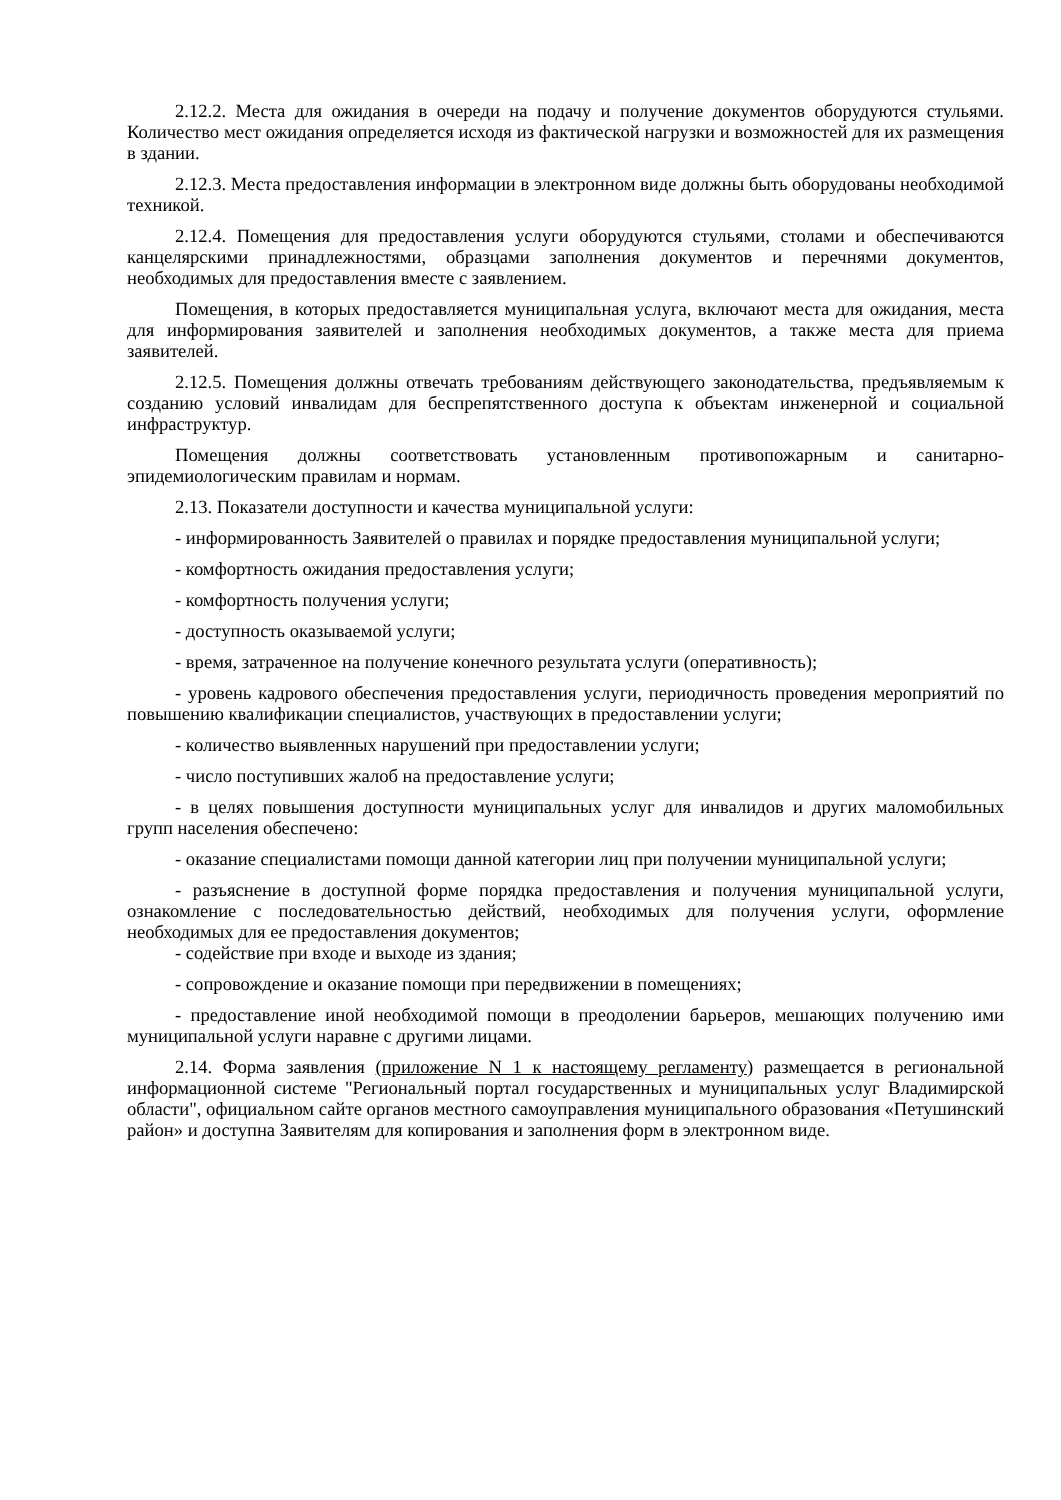2.12.2. Места для ожидания в очереди на подачу и получение документов оборудуются стульями. Количество мест ожидания определяется исходя из фактической нагрузки и возможностей для их размещения в здании.
2.12.3. Места предоставления информации в электронном виде должны быть оборудованы необходимой техникой.
2.12.4. Помещения для предоставления услуги оборудуются стульями, столами и обеспечиваются канцелярскими принадлежностями, образцами заполнения документов и перечнями документов, необходимых для предоставления вместе с заявлением.
Помещения, в которых предоставляется муниципальная услуга, включают места для ожидания, места для информирования заявителей и заполнения необходимых документов, а также места для приема заявителей.
2.12.5. Помещения должны отвечать требованиям действующего законодательства, предъявляемым к созданию условий инвалидам для беспрепятственного доступа к объектам инженерной и социальной инфраструктур.
Помещения должны соответствовать установленным противопожарным и санитарно-эпидемиологическим правилам и нормам.
2.13. Показатели доступности и качества муниципальной услуги:
- информированность Заявителей о правилах и порядке предоставления муниципальной услуги;
- комфортность ожидания предоставления услуги;
- комфортность получения услуги;
- доступность оказываемой услуги;
- время, затраченное на получение конечного результата услуги (оперативность);
- уровень кадрового обеспечения предоставления услуги, периодичность проведения мероприятий по повышению квалификации специалистов, участвующих в предоставлении услуги;
- количество выявленных нарушений при предоставлении услуги;
- число поступивших жалоб на предоставление услуги;
- в целях повышения доступности муниципальных услуг для инвалидов и других маломобильных групп населения обеспечено:
- оказание специалистами помощи данной категории лиц при получении муниципальной услуги;
- разъяснение в доступной форме порядка предоставления и получения муниципальной услуги, ознакомление с последовательностью действий, необходимых для получения услуги, оформление необходимых для ее предоставления документов;
- содействие при входе и выходе из здания;
- сопровождение и оказание помощи при передвижении в помещениях;
- предоставление иной необходимой помощи в преодолении барьеров, мешающих получению ими муниципальной услуги наравне с другими лицами.
2.14. Форма заявления (приложение N 1 к настоящему регламенту) размещается в региональной информационной системе "Региональный портал государственных и муниципальных услуг Владимирской области", официальном сайте органов местного самоуправления муниципального образования «Петушинский район» и доступна Заявителям для копирования и заполнения форм в электронном виде.